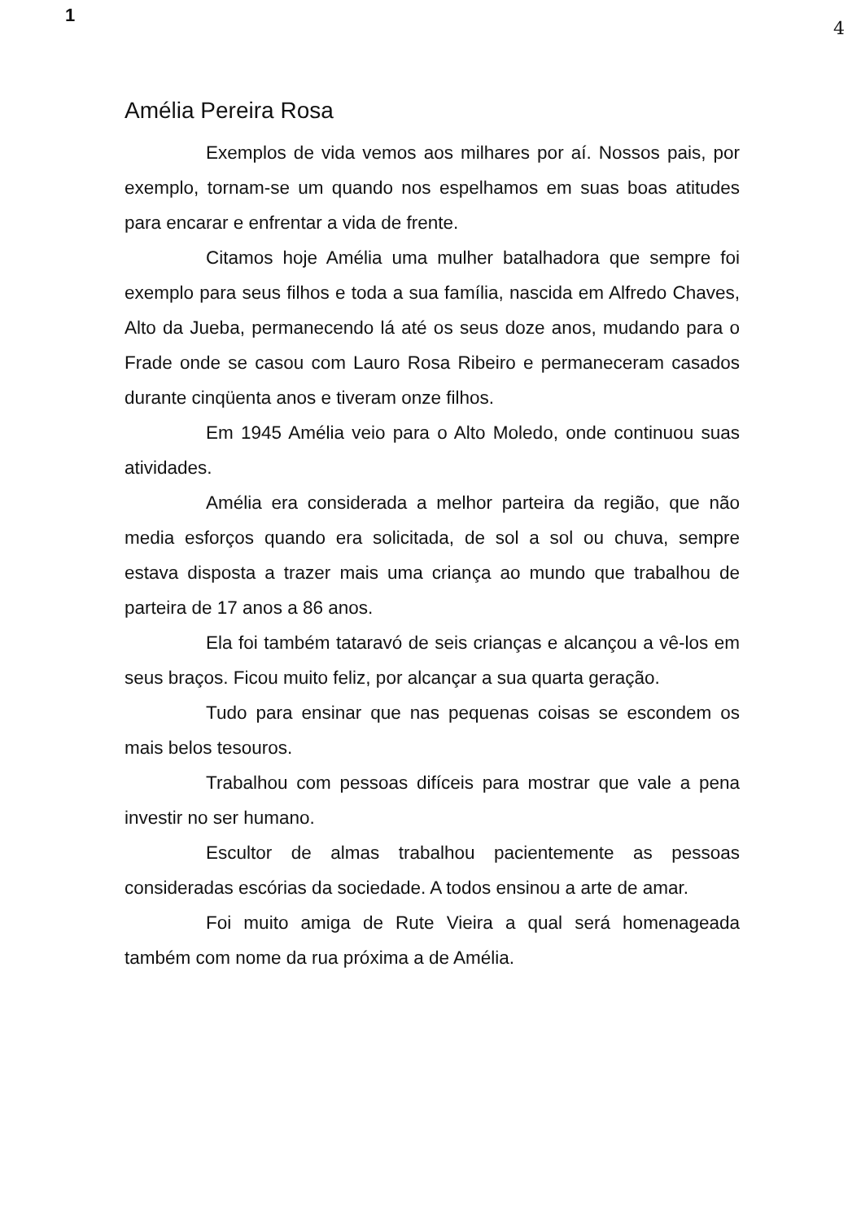1
4
Amélia Pereira Rosa
Exemplos de vida vemos aos milhares por aí. Nossos pais, por exemplo, tornam-se um quando nos espelhamos em suas boas atitudes para encarar e enfrentar a vida de frente.
Citamos hoje Amélia uma mulher batalhadora que sempre foi exemplo para seus filhos e toda a sua família, nascida em Alfredo Chaves, Alto da Jueba, permanecendo lá até os seus doze anos, mudando para o Frade onde se casou com Lauro Rosa Ribeiro e permaneceram casados durante cinqüenta anos e tiveram onze filhos.
Em 1945 Amélia veio para o Alto Moledo, onde continuou suas atividades.
Amélia era considerada a melhor parteira da região, que não media esforços quando era solicitada, de sol a sol ou chuva, sempre estava disposta a trazer mais uma criança ao mundo que trabalhou de parteira de 17 anos a 86 anos.
Ela foi também tataravó de seis crianças e alcançou a vê-los em seus braços. Ficou muito feliz, por alcançar a sua quarta geração.
Tudo para ensinar que nas pequenas coisas se escondem os mais belos tesouros.
Trabalhou com pessoas difíceis para mostrar que vale a pena investir no ser humano.
Escultor de almas trabalhou pacientemente as pessoas consideradas escórias da sociedade. A todos ensinou a arte de amar.
Foi muito amiga de Rute Vieira a qual será homenageada também com nome da rua próxima a de Amélia.